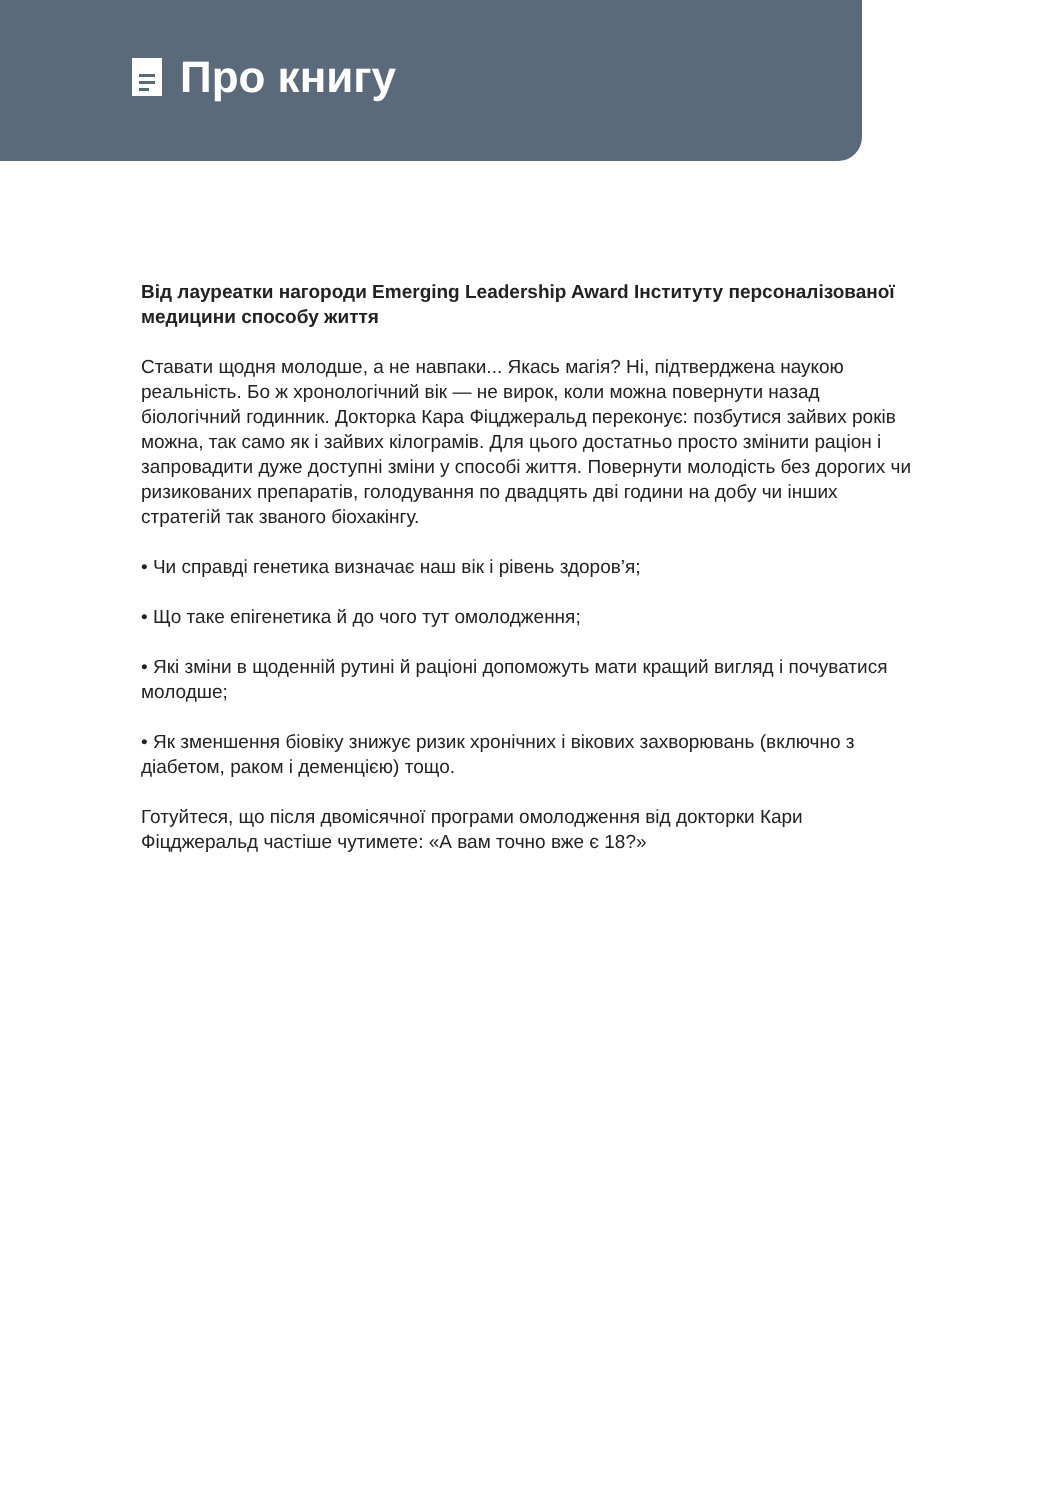Про книгу
Від лауреатки нагороди Emerging Leadership Award Інституту персоналізованої медицини способу життя
Ставати щодня молодше, а не навпаки... Якась магія? Ні, підтверджена наукою реальність. Бо ж хронологічний вік — не вирок, коли можна повернути назад біологічний годинник. Докторка Кара Фіцджеральд переконує: позбутися зайвих років можна, так само як і зайвих кілограмів. Для цього достатньо просто змінити раціон і запровадити дуже доступні зміни у способі життя. Повернути молодість без дорогих чи ризикованих препаратів, голодування по двадцять дві години на добу чи інших стратегій так званого біохакінгу.
• Чи справді генетика визначає наш вік і рівень здоров’я;
• Що таке епігенетика й до чого тут омолодження;
• Які зміни в щоденній рутині й раціоні допоможуть мати кращий вигляд і почуватися молодше;
• Як зменшення біовіку знижує ризик хронічних і вікових захворювань (включно з діабетом, раком і деменцією) тощо.
Готуйтеся, що після двомісячної програми омолодження від докторки Кари Фіцджеральд частіше чутимете: «А вам точно вже є 18?»